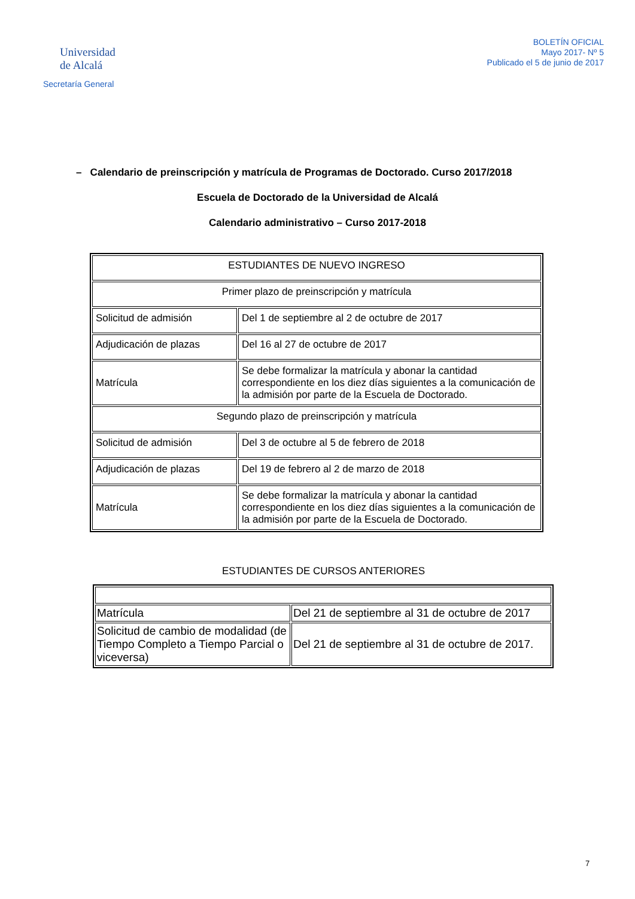Universidad
de Alcalá
Secretaría General
BOLETÍN OFICIAL
Mayo 2017- Nº 5
Publicado el 5 de junio de 2017
– Calendario de preinscripción y matrícula de Programas de Doctorado. Curso 2017/2018
Escuela de Doctorado de la Universidad de Alcalá
Calendario administrativo – Curso 2017-2018
| ESTUDIANTES DE NUEVO INGRESO | |
| Primer plazo de preinscripción y matrícula | |
| Solicitud de admisión | Del 1 de septiembre al 2 de octubre de 2017 |
| Adjudicación de plazas | Del 16 al 27 de octubre de 2017 |
| Matrícula | Se debe formalizar la matrícula y abonar la cantidad correspondiente en los diez días siguientes a la comunicación de la admisión por parte de la Escuela de Doctorado. |
| Segundo plazo de preinscripción y matrícula | |
| Solicitud de admisión | Del 3 de octubre al 5 de febrero de 2018 |
| Adjudicación de plazas | Del 19 de febrero al 2 de marzo de 2018 |
| Matrícula | Se debe formalizar la matrícula y abonar la cantidad correspondiente en los diez días siguientes a la comunicación de la admisión por parte de la Escuela de Doctorado. |
ESTUDIANTES DE CURSOS ANTERIORES
| Matrícula | Del 21 de septiembre al 31 de octubre de 2017 |
| Solicitud de cambio de modalidad (de Tiempo Completo a Tiempo Parcial o viceversa) | Del 21 de septiembre al 31 de octubre de 2017. |
7